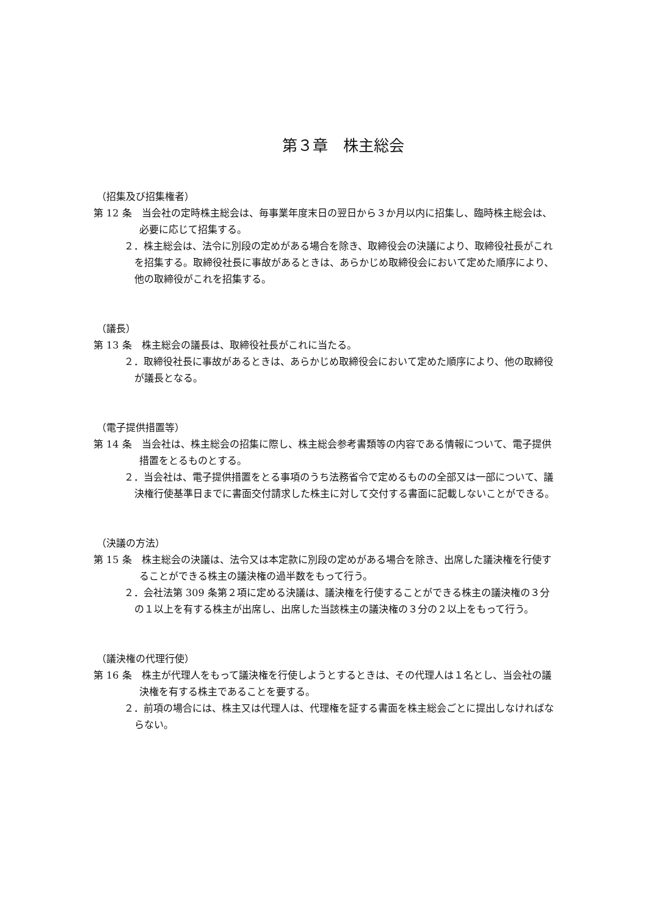第３章　株主総会
（招集及び招集権者）
第 12 条　当会社の定時株主総会は、毎事業年度末日の翌日から３か月以内に招集し、臨時株主総会は、必要に応じて招集する。
２．株主総会は、法令に別段の定めがある場合を除き、取締役会の決議により、取締役社長がこれを招集する。取締役社長に事故があるときは、あらかじめ取締役会において定めた順序により、他の取締役がこれを招集する。
（議長）
第 13 条　株主総会の議長は、取締役社長がこれに当たる。
２．取締役社長に事故があるときは、あらかじめ取締役会において定めた順序により、他の取締役が議長となる。
（電子提供措置等）
第 14 条　当会社は、株主総会の招集に際し、株主総会参考書類等の内容である情報について、電子提供措置をとるものとする。
２．当会社は、電子提供措置をとる事項のうち法務省令で定めるものの全部又は一部について、議決権行使基準日までに書面交付請求した株主に対して交付する書面に記載しないことができる。
（決議の方法）
第 15 条　株主総会の決議は、法令又は本定款に別段の定めがある場合を除き、出席した議決権を行使することができる株主の議決権の過半数をもって行う。
２．会社法第 309 条第２項に定める決議は、議決権を行使することができる株主の議決権の３分の１以上を有する株主が出席し、出席した当該株主の議決権の３分の２以上をもって行う。
（議決権の代理行使）
第 16 条　株主が代理人をもって議決権を行使しようとするときは、その代理人は１名とし、当会社の議決権を有する株主であることを要する。
２．前項の場合には、株主又は代理人は、代理権を証する書面を株主総会ごとに提出しなければならない。